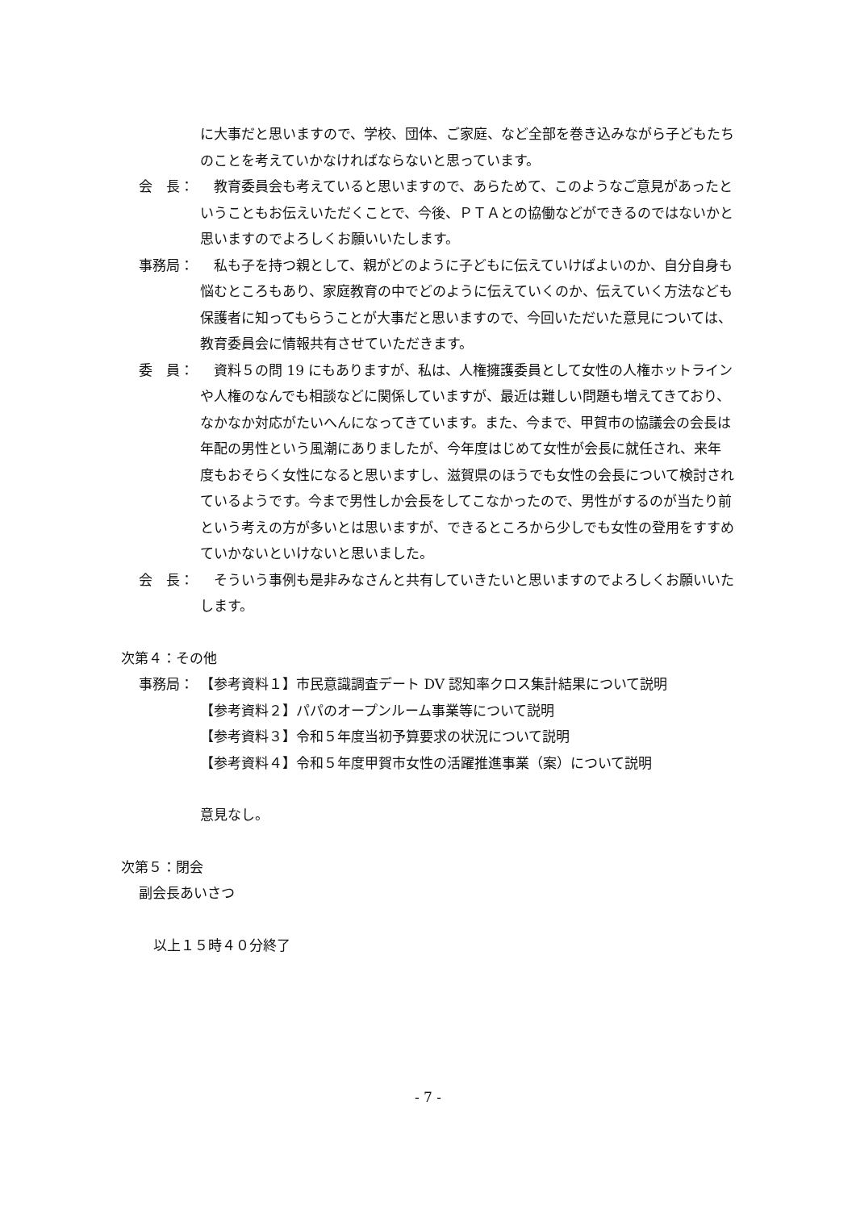に大事だと思いますので、学校、団体、ご家庭、など全部を巻き込みながら子どもたちのことを考えていかなければならないと思っています。
会　長： 　教育委員会も考えていると思いますので、あらためて、このようなご意見があったということもお伝えいただくことで、今後、ＰＴＡとの協働などができるのではないかと思いますのでよろしくお願いいたします。
事務局： 　私も子を持つ親として、親がどのように子どもに伝えていけばよいのか、自分自身も悩むところもあり、家庭教育の中でどのように伝えていくのか、伝えていく方法なども保護者に知ってもらうことが大事だと思いますので、今回いただいた意見については、教育委員会に情報共有させていただきます。
委　員： 　資料５の問 19 にもありますが、私は、人権擁護委員として女性の人権ホットラインや人権のなんでも相談などに関係していますが、最近は難しい問題も増えてきており、なかなか対応がたいへんになってきています。また、今まで、甲賀市の協議会の会長は年配の男性という風潮にありましたが、今年度はじめて女性が会長に就任され、来年度もおそらく女性になると思いますし、滋賀県のほうでも女性の会長について検討されているようです。今まで男性しか会長をしてこなかったので、男性がするのが当たり前という考えの方が多いとは思いますが、できるところから少しでも女性の登用をすすめていかないといけないと思いました。
会　長： 　そういう事例も是非みなさんと共有していきたいと思いますのでよろしくお願いいたします。
次第４：その他
事務局： 【参考資料１】市民意識調査デート DV 認知率クロス集計結果について説明
【参考資料２】パパのオープンルーム事業等について説明
【参考資料３】令和５年度当初予算要求の状況について説明
【参考資料４】令和５年度甲賀市女性の活躍推進事業（案）について説明
意見なし。
次第５：閉会
副会長あいさつ
以上１５時４０分終了
- 7 -